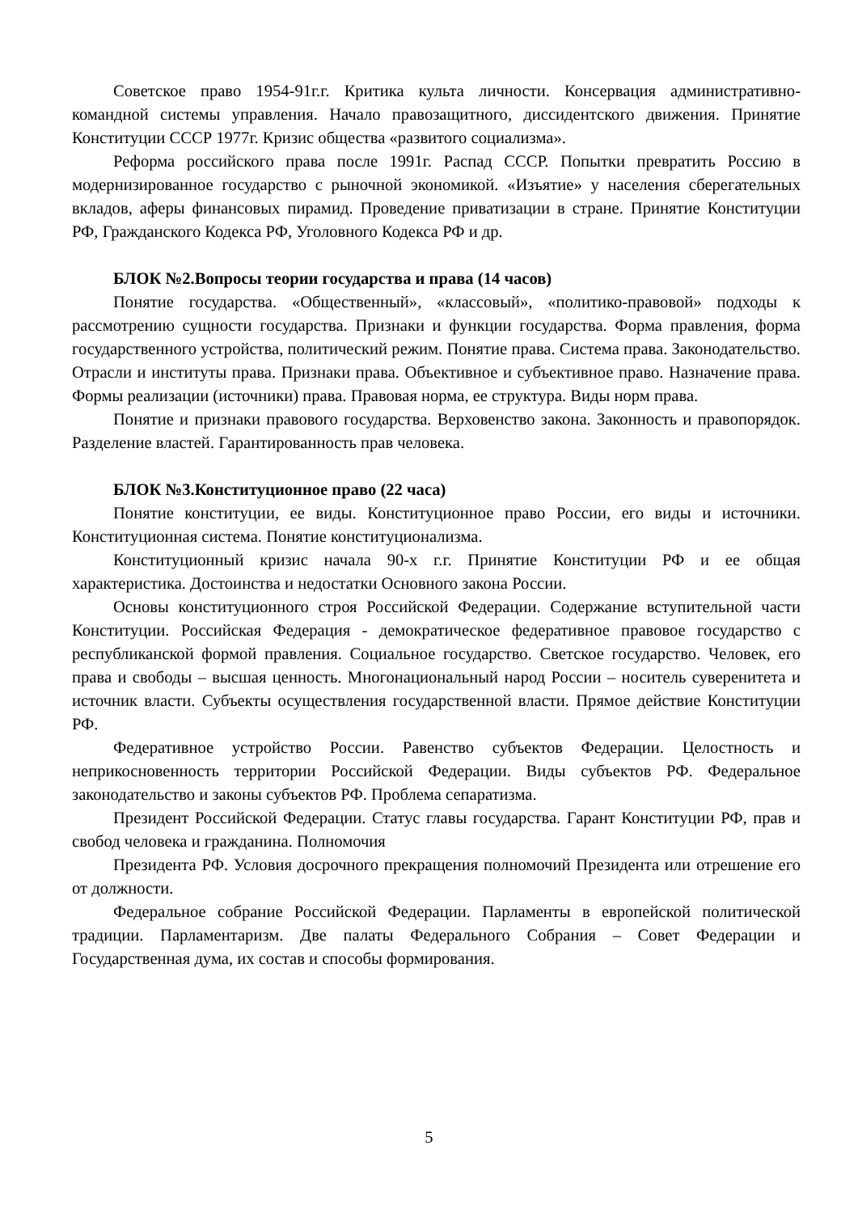Советское право 1954-91г.г. Критика культа личности. Консервация административно-командной системы управления. Начало правозащитного, диссидентского движения. Принятие Конституции СССР 1977г. Кризис общества «развитого социализма».
Реформа российского права после 1991г. Распад СССР. Попытки превратить Россию в модернизированное государство с рыночной экономикой. «Изъятие» у населения сберегательных вкладов, аферы финансовых пирамид. Проведение приватизации в стране. Принятие Конституции РФ, Гражданского Кодекса РФ, Уголовного Кодекса РФ и др.
БЛОК №2.Вопросы теории государства и права (14 часов)
Понятие государства. «Общественный», «классовый», «политико-правовой» подходы к рассмотрению сущности государства. Признаки и функции государства. Форма правления, форма государственного устройства, политический режим. Понятие права. Система права. Законодательство. Отрасли и институты права. Признаки права. Объективное и субъективное право. Назначение права. Формы реализации (источники) права. Правовая норма, ее структура. Виды норм права.
Понятие и признаки правового государства. Верховенство закона. Законность и правопорядок. Разделение властей. Гарантированность прав человека.
БЛОК №3.Конституционное право (22 часа)
Понятие конституции, ее виды. Конституционное право России, его виды и источники. Конституционная система. Понятие конституционализма.
Конституционный кризис начала 90-х г.г. Принятие Конституции РФ и ее общая характеристика. Достоинства и недостатки Основного закона России.
Основы конституционного строя Российской Федерации. Содержание вступительной части Конституции. Российская Федерация - демократическое федеративное правовое государство с республиканской формой правления. Социальное государство. Светское государство. Человек, его права и свободы – высшая ценность. Многонациональный народ России – носитель суверенитета и источник власти. Субъекты осуществления государственной власти. Прямое действие Конституции РФ.
Федеративное устройство России. Равенство субъектов Федерации. Целостность и неприкосновенность территории Российской Федерации. Виды субъектов РФ. Федеральное законодательство и законы субъектов РФ. Проблема сепаратизма.
Президент Российской Федерации. Статус главы государства. Гарант Конституции РФ, прав и свобод человека и гражданина. Полномочия
Президента РФ. Условия досрочного прекращения полномочий Президента или отрешение его от должности.
Федеральное собрание Российской Федерации. Парламенты в европейской политической традиции. Парламентаризм. Две палаты Федерального Собрания – Совет Федерации и Государственная дума, их состав и способы формирования.
5